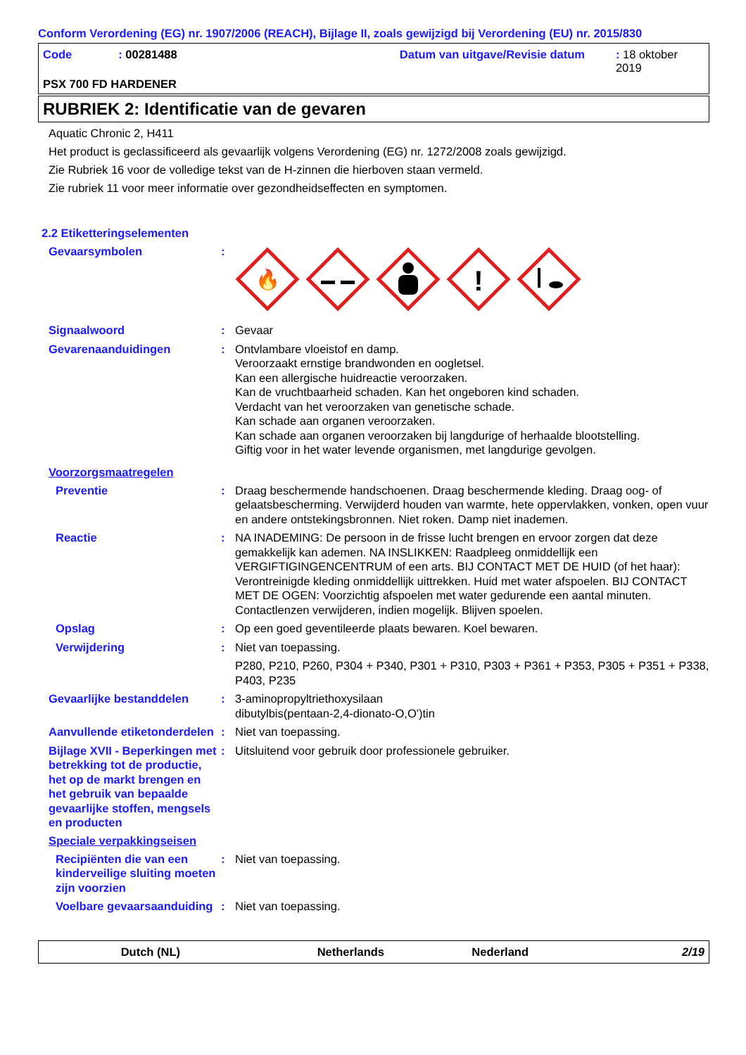Conform Verordening (EG) nr. 1907/2006 (REACH), Bijlage II, zoals gewijzigd bij Verordening (EU) nr. 2015/830
Code: 00281488 Datum van uitgave/Revisie datum: 18 oktober 2019
PSX 700 FD HARDENER
RUBRIEK 2: Identificatie van de gevaren
Aquatic Chronic 2, H411
Het product is geclassificeerd als gevaarlijk volgens Verordening (EG) nr. 1272/2008 zoals gewijzigd.
Zie Rubriek 16 voor de volledige tekst van de H-zinnen die hierboven staan vermeld.
Zie rubriek 11 voor meer informatie over gezondheidseffecten en symptomen.
2.2 Etiketteringselementen
Gevaarsymbolen :
🔥
!
Signaalwoord : Gevaar
Gevarenaanduidingen : Ontvlambare vloeistof en damp.
Veroorzaakt ernstige brandwonden en oogletsel.
Kan een allergische huidreactie veroorzaken.
Kan de vruchtbaarheid schaden. Kan het ongeboren kind schaden.
Verdacht van het veroorzaken van genetische schade.
Kan schade aan organen veroorzaken.
Kan schade aan organen veroorzaken bij langdurige of herhaalde blootstelling.
Giftig voor in het water levende organismen, met langdurige gevolgen.
Voorzorgsmaatregelen
Preventie : Draag beschermende handschoenen. Draag beschermende kleding. Draag oog- of gelaatsbescherming. Verwijderd houden van warmte, hete oppervlakken, vonken, open vuur en andere ontstekingsbronnen. Niet roken. Damp niet inademen.
Reactie : NA INADEMING: De persoon in de frisse lucht brengen en ervoor zorgen dat deze gemakkelijk kan ademen. NA INSLIKKEN: Raadpleeg onmiddellijk een VERGIFTIGINGENCENTRUM of een arts. BIJ CONTACT MET DE HUID (of het haar): Verontreinigde kleding onmiddellijk uittrekken. Huid met water afspoelen. BIJ CONTACT MET DE OGEN: Voorzichtig afspoelen met water gedurende een aantal minuten. Contactlenzen verwijderen, indien mogelijk. Blijven spoelen.
Opslag : Op een goed geventileerde plaats bewaren. Koel bewaren.
Verwijdering : Niet van toepassing.
P280, P210, P260, P304 + P340, P301 + P310, P303 + P361 + P353, P305 + P351 + P338, P403, P235
Gevaarlijke bestanddelen : 3-aminopropyltriethoxysilaan
dibutylbis(pentaan-2,4-dionato-O,O')tin
Aanvullende etiketonderdelen
: Niet van toepassing.
Bijlage XVII - Beperkingen met betrekking tot de productie, het op de markt brengen en het gebruik van bepaalde gevaarlijke stoffen, mengsels en producten
: Uitsluitend voor gebruik door professionele gebruiker.
Speciale verpakkingseisen
Recipiënten die van een kinderveilige sluiting moeten zijn voorzien
: Niet van toepassing.
Voelbare gevaarsaanduiding
: Niet van toepassing.
Dutch (NL) Netherlands Nederland 2/19